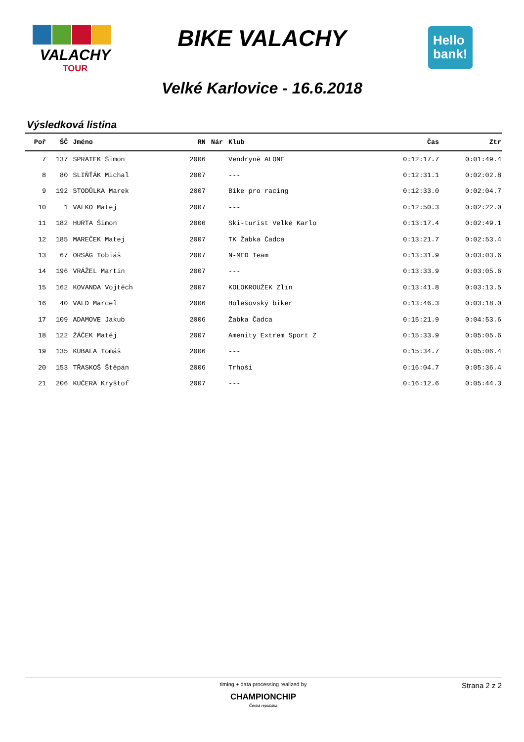VALACHY
TOUR
BIKE VALACHY
Hello
bank!
Velké Karlovice - 16.6.2018
Výsledková listina
| Poř | ŠČ | Jméno | RN | Nár | Klub | Čas | Ztr |
| --- | --- | --- | --- | --- | --- | --- | --- |
| 7 | 137 | SPRATEK Šimon | 2006 | | Vendryně ALONE | 0:12:17.7 | 0:01:49.4 |
| 8 | 80 | SLIŇŤÁK Michal | 2007 | | --- | 0:12:31.1 | 0:02:02.8 |
| 9 | 192 | STODŮLKA Marek | 2007 | | Bike pro racing | 0:12:33.0 | 0:02:04.7 |
| 10 | 1 | VALKO Matej | 2007 | | --- | 0:12:50.3 | 0:02:22.0 |
| 11 | 182 | HURTA Šimon | 2006 | | Ski-turist Velké Karlo | 0:13:17.4 | 0:02:49.1 |
| 12 | 185 | MAREČEK Matej | 2007 | | TK Žabka Čadca | 0:13:21.7 | 0:02:53.4 |
| 13 | 67 | ORSÁG Tobiáš | 2007 | | N-MED Team | 0:13:31.9 | 0:03:03.6 |
| 14 | 196 | VRÁŽEL Martin | 2007 | | --- | 0:13:33.9 | 0:03:05.6 |
| 15 | 162 | KOVANDA Vojtěch | 2007 | | KOLOKROUŽEK Zlín | 0:13:41.8 | 0:03:13.5 |
| 16 | 40 | VALD Marcel | 2006 | | Holešovský biker | 0:13:46.3 | 0:03:18.0 |
| 17 | 109 | ADAMOVE Jakub | 2006 | | Žabka Čadca | 0:15:21.9 | 0:04:53.6 |
| 18 | 122 | ŽÁČEK Matěj | 2007 | | Amenity Extrem Sport Z | 0:15:33.9 | 0:05:05.6 |
| 19 | 135 | KUBALA Tomáš | 2006 | | --- | 0:15:34.7 | 0:05:06.4 |
| 20 | 153 | TŘASKOŠ Štěpán | 2006 | | Trhoši | 0:16:04.7 | 0:05:36.4 |
| 21 | 206 | KUČERA Kryštof | 2007 | | --- | 0:16:12.6 | 0:05:44.3 |
timing + data processing realized by
CHAMPIONCHIP
Česká republika
Strana 2 z 2